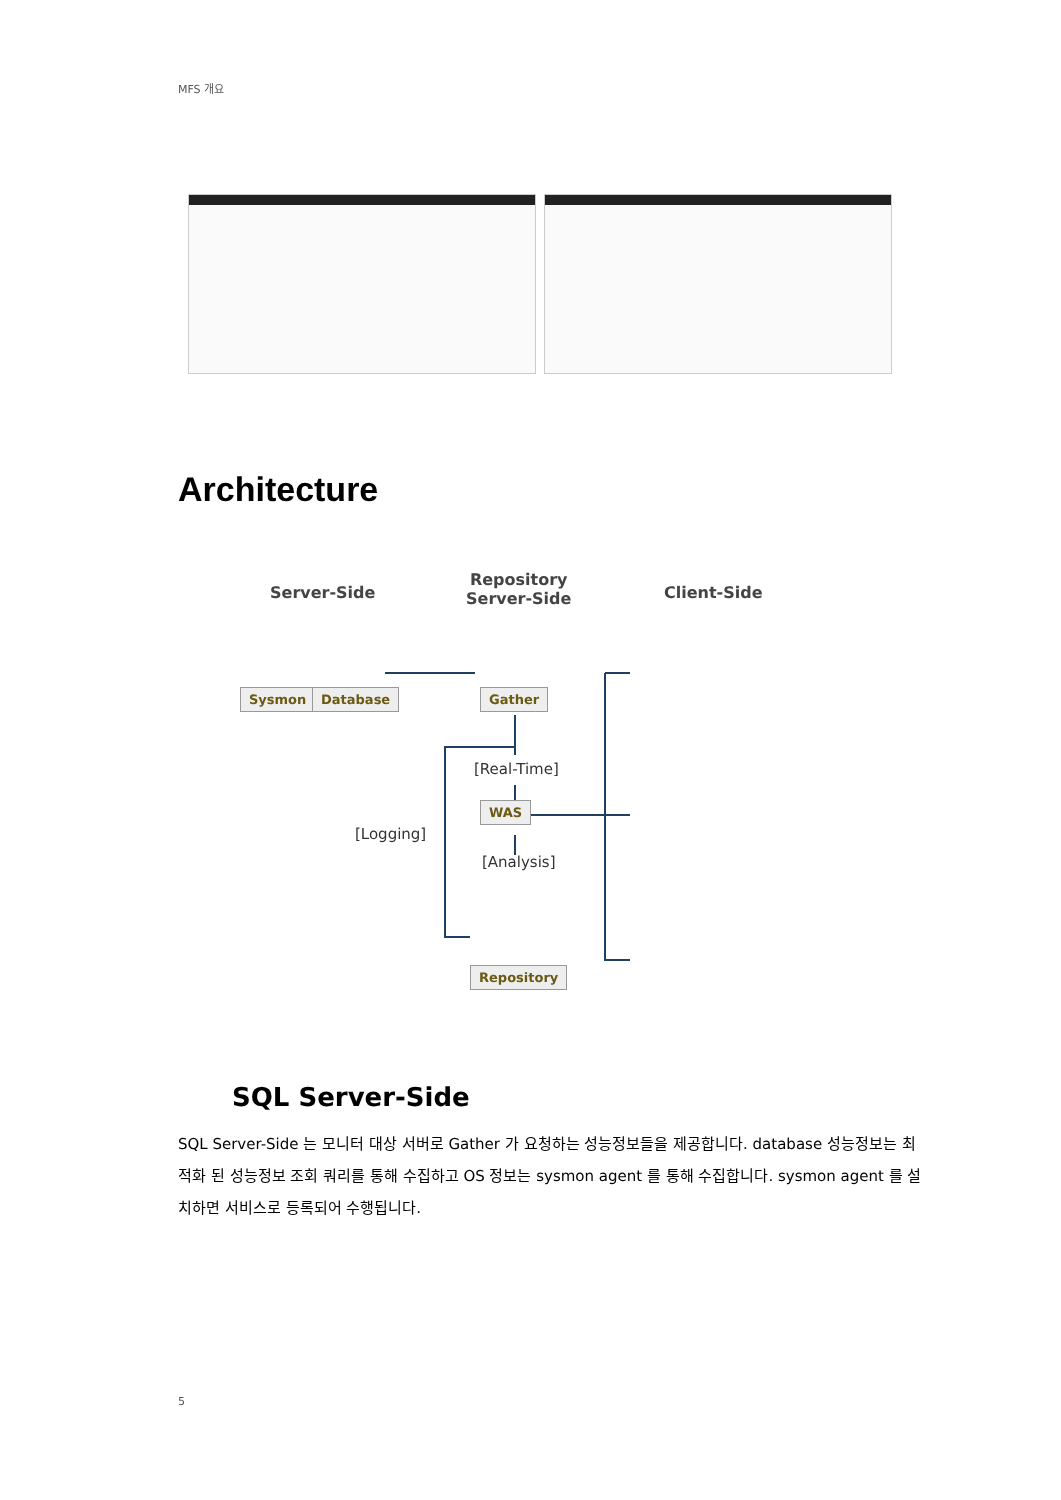MFS 개요
Architecture
Server-Side
Repository
Server-Side
Client-Side
Sysmon Database Gather
[Real-Time]
WAS
[Logging]
[Analysis]
Repository
SQL Server-Side
SQL Server-Side 는 모니터 대상 서버로 Gather 가 요청하는 성능정보들을 제공합니다. database 성능정보는 최적화 된 성능정보 조회 쿼리를 통해 수집하고 OS 정보는 sysmon agent 를 통해 수집합니다. sysmon agent 를 설치하면 서비스로 등록되어 수행됩니다.
5